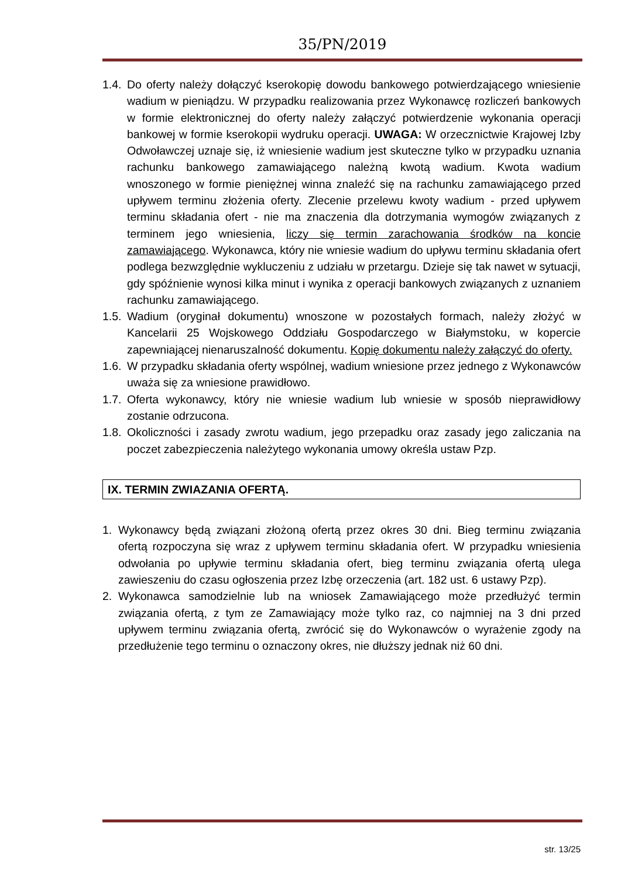35/PN/2019
1.4.
Do oferty należy dołączyć kserokopię dowodu bankowego potwierdzającego wniesienie wadium w pieniądzu. W przypadku realizowania przez Wykonawcę rozliczeń bankowych w formie elektronicznej do oferty należy załączyć potwierdzenie wykonania operacji bankowej w formie kserokopii wydruku operacji. UWAGA: W orzecznictwie Krajowej Izby Odwoławczej uznaje się, iż wniesienie wadium jest skuteczne tylko w przypadku uznania rachunku bankowego zamawiającego należną kwotą wadium. Kwota wadium wnoszonego w formie pieniężnej winna znaleźć się na rachunku zamawiającego przed upływem terminu złożenia oferty. Zlecenie przelewu kwoty wadium - przed upływem terminu składania ofert - nie ma znaczenia dla dotrzymania wymogów związanych z terminem jego wniesienia, liczy się termin zarachowania środków na koncie zamawiającego. Wykonawca, który nie wniesie wadium do upływu terminu składania ofert podlega bezwzględnie wykluczeniu z udziału w przetargu. Dzieje się tak nawet w sytuacji, gdy spóźnienie wynosi kilka minut i wynika z operacji bankowych związanych z uznaniem rachunku zamawiającego.
1.5.
Wadium (oryginał dokumentu) wnoszone w pozostałych formach, należy złożyć w Kancelarii 25 Wojskowego Oddziału Gospodarczego w Białymstoku, w kopercie zapewniającej nienaruszalność dokumentu. Kopię dokumentu należy załączyć do oferty.
1.6.
W przypadku składania oferty wspólnej, wadium wniesione przez jednego z Wykonawców uważa się za wniesione prawidłowo.
1.7.
Oferta wykonawcy, który nie wniesie wadium lub wniesie w sposób nieprawidłowy zostanie odrzucona.
1.8.
Okoliczności i zasady zwrotu wadium, jego przepadku oraz zasady jego zaliczania na poczet zabezpieczenia należytego wykonania umowy określa ustaw Pzp.
IX. TERMIN ZWIAZANIA OFERTĄ.
1. Wykonawcy będą związani złożoną ofertą przez okres 30 dni. Bieg terminu związania ofertą rozpoczyna się wraz z upływem terminu składania ofert. W przypadku wniesienia odwołania po upływie terminu składania ofert, bieg terminu związania ofertą ulega zawieszeniu do czasu ogłoszenia przez Izbę orzeczenia (art. 182 ust. 6 ustawy Pzp).
2. Wykonawca samodzielnie lub na wniosek Zamawiającego może przedłużyć termin związania ofertą, z tym ze Zamawiający może tylko raz, co najmniej na 3 dni przed upływem terminu związania ofertą, zwrócić się do Wykonawców o wyrażenie zgody na przedłużenie tego terminu o oznaczony okres, nie dłuższy jednak niż 60 dni.
str. 13/25